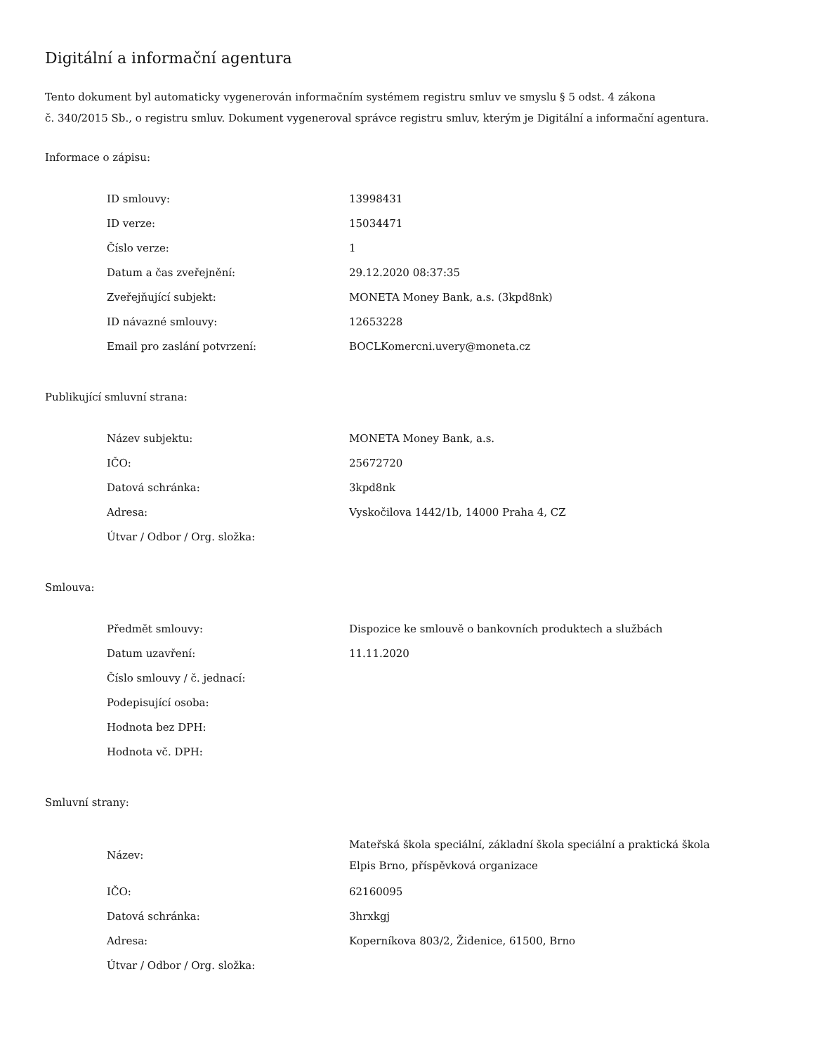Digitální a informační agentura
Tento dokument byl automaticky vygenerován informačním systémem registru smluv ve smyslu § 5 odst. 4 zákona
č. 340/2015 Sb., o registru smluv. Dokument vygeneroval správce registru smluv, kterým je Digitální a informační agentura.
Informace o zápisu:
| ID smlouvy: | 13998431 |
| ID verze: | 15034471 |
| Číslo verze: | 1 |
| Datum a čas zveřejnění: | 29.12.2020 08:37:35 |
| Zveřejňující subjekt: | MONETA Money Bank, a.s. (3kpd8nk) |
| ID návazné smlouvy: | 12653228 |
| Email pro zaslání potvrzení: | BOCLKomercni.uvery@moneta.cz |
Publikující smluvní strana:
| Název subjektu: | MONETA Money Bank, a.s. |
| IČO: | 25672720 |
| Datová schránka: | 3kpd8nk |
| Adresa: | Vyskočilova 1442/1b, 14000 Praha 4, CZ |
| Útvar / Odbor / Org. složka: | |
Smlouva:
| Předmět smlouvy: | Dispozice ke smlouvě o bankovních produktech a službách |
| Datum uzavření: | 11.11.2020 |
| Číslo smlouvy / č. jednací: | |
| Podepisující osoba: | |
| Hodnota bez DPH: | |
| Hodnota vč. DPH: | |
Smluvní strany:
| Název: | Mateřská škola speciální, základní škola speciální a praktická škola Elpis Brno, příspěvková organizace |
| IČO: | 62160095 |
| Datová schránka: | 3hrxkgj |
| Adresa: | Koperníkova 803/2, Židenice, 61500, Brno |
| Útvar / Odbor / Org. složka: | |